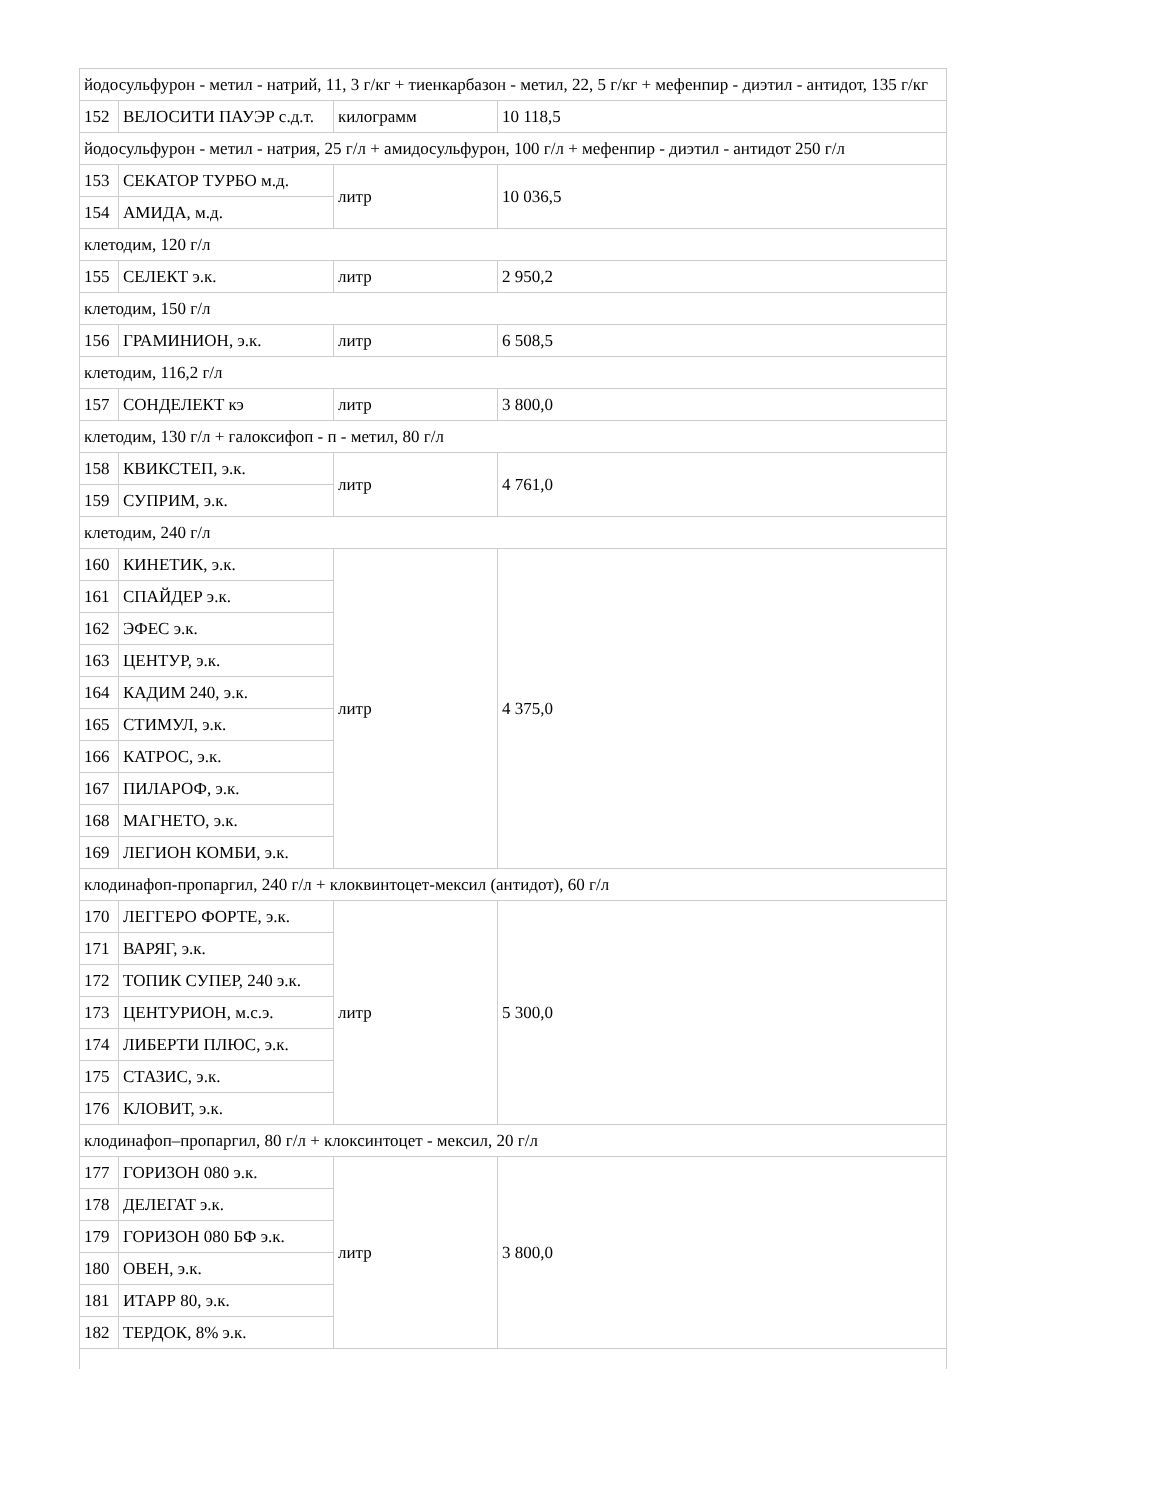| йодосульфурон - метил - натрий, 11, 3 г/кг + тиенкарбазон - метил, 22, 5 г/кг + мефенпир - диэтил - антидот, 135 г/кг | | | |
| 152 | ВЕЛОСИТИ ПАУЭР с.д.т. | килограмм | 10 118,5 |
| йодосульфурон - метил - натрия, 25 г/л + амидосульфурон, 100 г/л + мефенпир - диэтил - антидот 250 г/л | | | |
| 153 | СЕКАТОР ТУРБО м.д. | литр | 10 036,5 |
| 154 | АМИДА, м.д. | | |
| клетодим, 120 г/л | | | |
| 155 | СЕЛЕКТ э.к. | литр | 2 950,2 |
| клетодим, 150 г/л | | | |
| 156 | ГРАМИНИОН, э.к. | литр | 6 508,5 |
| клетодим, 116,2 г/л | | | |
| 157 | СОНДЕЛЕКТ кэ | литр | 3 800,0 |
| клетодим, 130 г/л + галоксифоп - п - метил, 80 г/л | | | |
| 158 | КВИКСТЕП, э.к. | литр | 4 761,0 |
| 159 | СУПРИМ, э.к. | | |
| клетодим, 240 г/л | | | |
| 160 | КИНЕТИК, э.к. | литр | 4 375,0 |
| 161 | СПАЙДЕР э.к. | | |
| 162 | ЭФЕС э.к. | | |
| 163 | ЦЕНТУР, э.к. | | |
| 164 | КАДИМ 240, э.к. | | |
| 165 | СТИМУЛ, э.к. | | |
| 166 | КАТРОС, э.к. | | |
| 167 | ПИЛАРОФ, э.к. | | |
| 168 | МАГНЕТО, э.к. | | |
| 169 | ЛЕГИОН КОМБИ, э.к. | | |
| клодинафоп-пропаргил, 240 г/л + клоквинтоцет-мексил (антидот), 60 г/л | | | |
| 170 | ЛЕГГЕРО ФОРТЕ, э.к. | литр | 5 300,0 |
| 171 | ВАРЯГ, э.к. | | |
| 172 | ТОПИК СУПЕР, 240 э.к. | | |
| 173 | ЦЕНТУРИОН, м.с.э. | | |
| 174 | ЛИБЕРТИ ПЛЮС, э.к. | | |
| 175 | СТАЗИС, э.к. | | |
| 176 | КЛОВИТ, э.к. | | |
| клодинафоп–пропаргил, 80 г/л + клоксинтоцет - мексил, 20 г/л | | | |
| 177 | ГОРИЗОН 080 э.к. | литр | 3 800,0 |
| 178 | ДЕЛЕГАТ э.к. | | |
| 179 | ГОРИЗОН 080 БФ э.к. | | |
| 180 | ОВЕН, э.к. | | |
| 181 | ИТАРР 80, э.к. | | |
| 182 | ТЕРДОК, 8% э.к. | | |